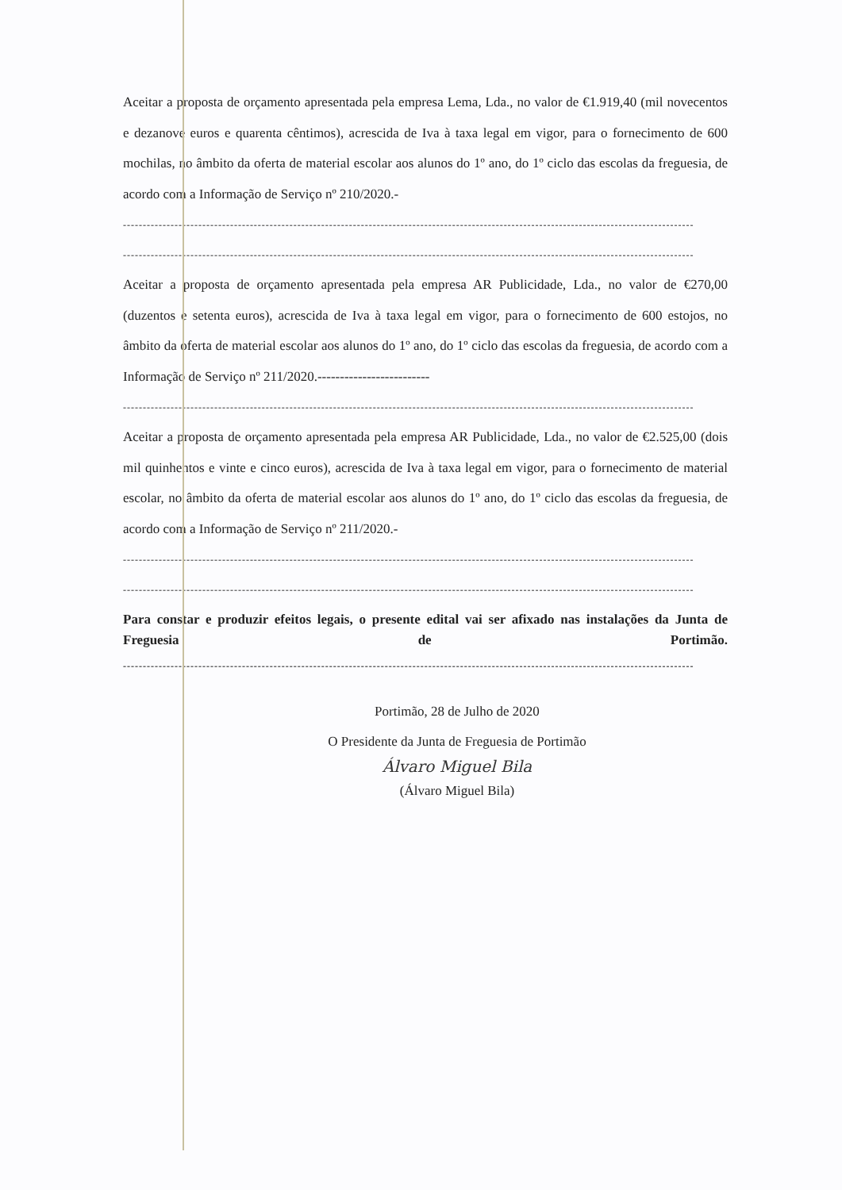Aceitar a proposta de orçamento apresentada pela empresa Lema, Lda., no valor de €1.919,40 (mil novecentos e dezanove euros e quarenta cêntimos), acrescida de Iva à taxa legal em vigor, para o fornecimento de 600 mochilas, no âmbito da oferta de material escolar aos alunos do 1º ano, do 1º ciclo das escolas da freguesia, de acordo com a Informação de Serviço nº 210/2020.-
------------------------------------------------------------------------------------------------------------------------------------------------
------------------------------------------------------------------------------------------------------------------------------------------------
Aceitar a proposta de orçamento apresentada pela empresa AR Publicidade, Lda., no valor de €270,00 (duzentos e setenta euros), acrescida de Iva à taxa legal em vigor, para o fornecimento de 600 estojos, no âmbito da oferta de material escolar aos alunos do 1º ano, do 1º ciclo das escolas da freguesia, de acordo com a Informação de Serviço nº 211/2020.-------------------------
------------------------------------------------------------------------------------------------------------------------------------------------
Aceitar a proposta de orçamento apresentada pela empresa AR Publicidade, Lda., no valor de €2.525,00 (dois mil quinhentos e vinte e cinco euros), acrescida de Iva à taxa legal em vigor, para o fornecimento de material escolar, no âmbito da oferta de material escolar aos alunos do 1º ano, do 1º ciclo das escolas da freguesia, de acordo com a Informação de Serviço nº 211/2020.-
------------------------------------------------------------------------------------------------------------------------------------------------
------------------------------------------------------------------------------------------------------------------------------------------------
Para constar e produzir efeitos legais, o presente edital vai ser afixado nas instalações da Junta de Freguesia de Portimão.
------------------------------------------------------------------------------------------------------------------------------------------------
Portimão, 28 de Julho de 2020
O Presidente da Junta de Freguesia de Portimão
Álvaro Miguel Bila
(Álvaro Miguel Bila)